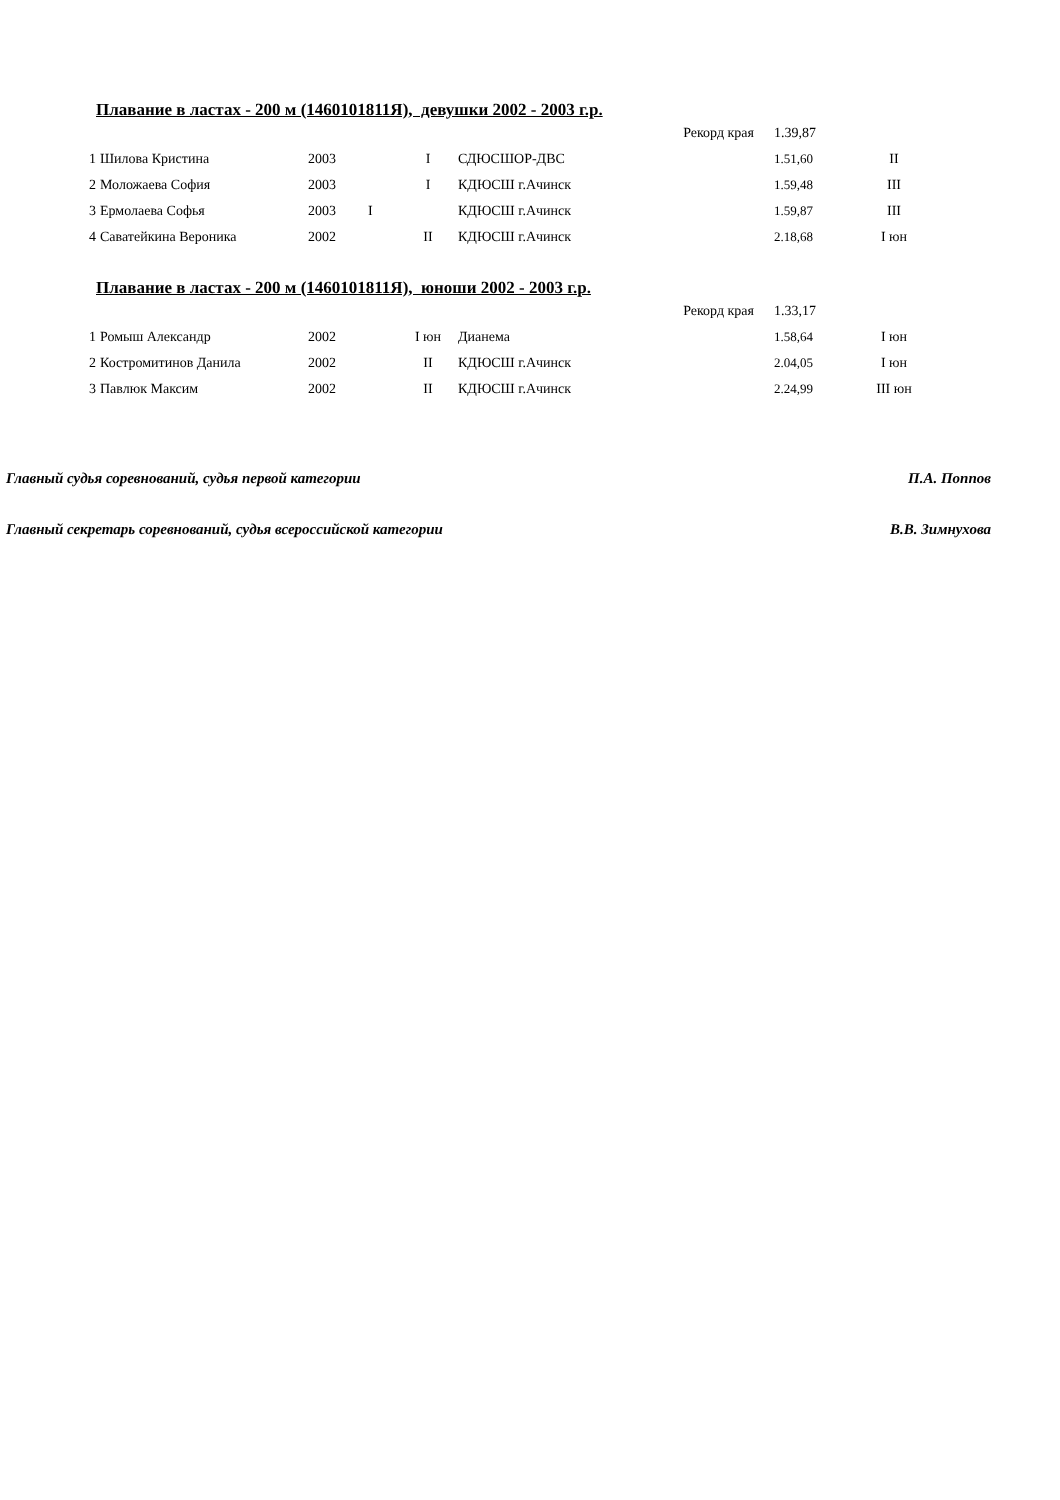Плавание в ластах - 200 м (1460101811Я), девушки 2002 - 2003 г.р.
| | | | | | | Рекорд края | 1.39,87 | |
| 1 | Шилова Кристина | 2003 | | I | СДЮСШОР-ДВС | | 1.51,60 | II |
| 2 | Моложаева София | 2003 | | I | КДЮСШ г.Ачинск | | 1.59,48 | III |
| 3 | Ермолаева Софья | 2003 | I | | КДЮСШ г.Ачинск | | 1.59,87 | III |
| 4 | Саватейкина Вероника | 2002 | | II | КДЮСШ г.Ачинск | | 2.18,68 | I юн |
Плавание в ластах - 200 м (1460101811Я), юноши 2002 - 2003 г.р.
| | | | | | | Рекорд края | 1.33,17 | |
| 1 | Ромыш Александр | 2002 | | I юн | Дианема | | 1.58,64 | I юн |
| 2 | Костромитинов Данила | 2002 | | II | КДЮСШ г.Ачинск | | 2.04,05 | I юн |
| 3 | Павлюк Максим | 2002 | | II | КДЮСШ г.Ачинск | | 2.24,99 | III юн |
Главный судья соревнований, судья первой категории П.А. Поппов
Главный секретарь соревнований, судья всероссийской категории В.В. Зимнухова